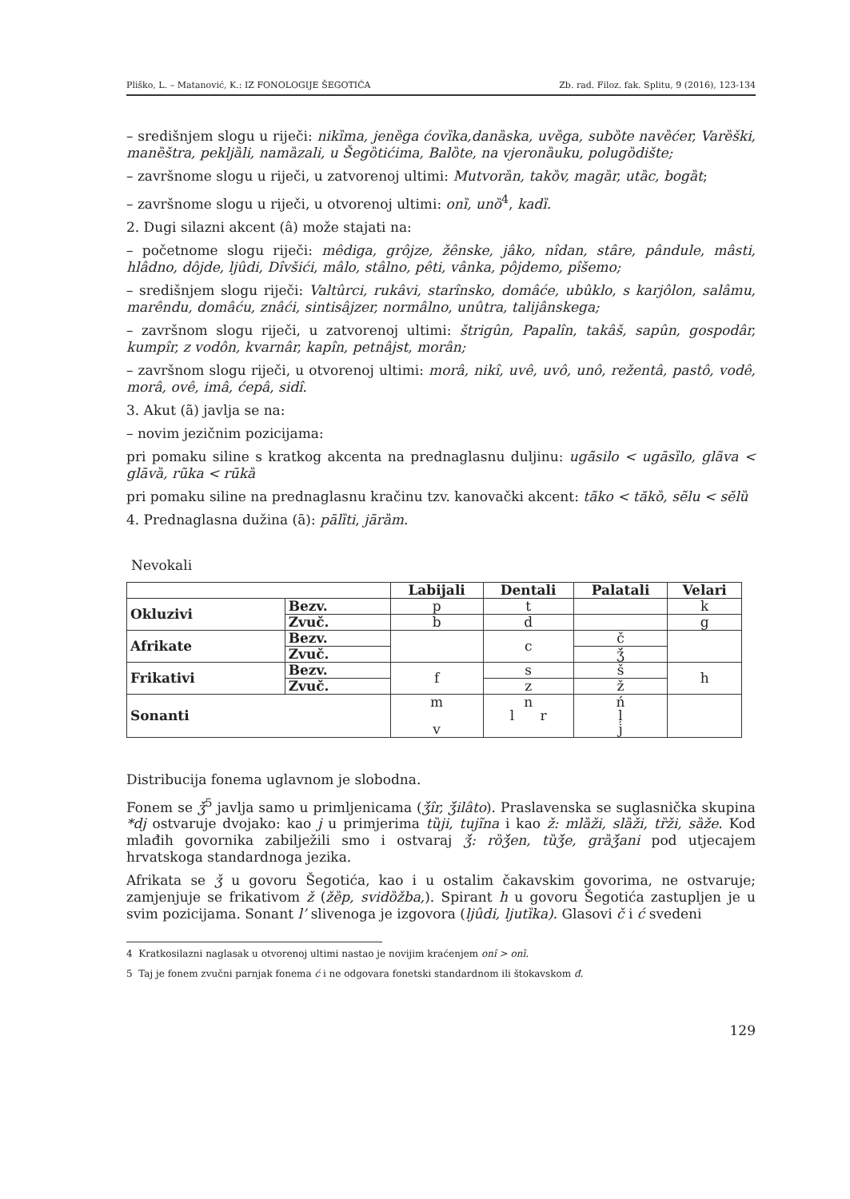Pliško, L. – Matanović, K.: IZ FONOLOGIJE ŠEGOTIĆA Zb. rad. Filoz. fak. Splitu, 9 (2016), 123-134
– središnjem slogu u riječi: nikı̏ma, jenȅga ćovı̏ka,danȁska, uvȅga, subȍte navȅćer, Varȅški, manȅštra, pekljȁli, namȁzali, u Šegȍtićima, Balȍte, na vjeronȁuku, polugȍdište;
– završnome slogu u riječi, u zatvorenoj ultimi: Mutvorȁn, takȍv, magȁr, utȁc, bogȁt;
– završnome slogu u riječi, u otvorenoj ultimi: onı̏, unȍ<sup>4</sup>, kadı̏.
2. Dugi silazni akcent (â) može stajati na:
– početnome slogu riječi: mêdiga, grôjze, žênske, jâko, nîdan, stâre, pândule, mâsti, hlâdno, dôjde, ljûdi, Dîvšići, mâlo, stâlno, pêti, vânka, pôjdemo, pîšemo;
– središnjem slogu riječi: Valtûrci, rukâvi, starînsko, domâće, ubûklo, s karjôlon, salâmu, marêndu, domâću, znâći, sintisâjzer, normâlno, unûtra, talijânskega;
– završnom slogu riječi, u zatvorenoj ultimi: štrigûn, Papalîn, takâš, sapûn, gospodâr, kumpîr, z vodôn, kvarnâr, kapîn, petnâjst, morân;
– završnom slogu riječi, u otvorenoj ultimi: morâ, nikî, uvê, uvô, unô, režentâ, pastô, vodê, morâ, ovê, imâ, ćepâ, sidî.
3. Akut (ã) javlja se na:
– novim jezičnim pozicijama:
pri pomaku siline s kratkog akcenta na prednaglasnu duljinu: ugãsilo < ugāsı̏lo, glãva < glāvȁ, rũka < rūkȁ
pri pomaku siline na prednaglasnu kračinu tzv. kanovački akcent: tãko < tăkȍ, sẽlu < sĕlȕ
4. Prednaglasna dužina (ā): pālı̏ti, jārȁm.
Nevokali
| | | Labijali | Dentali | Palatali | Velari |
| Okluzivi | Bezv. | p | t | | k |
| | Zvuč. | b | d | | g |
| Afrikate | Bezv. | | c | č | |
| | Zvuč. | | | ǯ́ | |
| Frikativi | Bezv. | f | s | š | h |
| | Zvuč. | | z | ž | |
| Sonanti | | m v | n l r | ń ļ j | |
Distribucija fonema uglavnom je slobodna.
Fonem se ǯ́<sup>5</sup> javlja samo u primljenicama (ǯ́îr, ǯ́ilâto). Praslavenska se suglasnička skupina *dj ostvaruje dvojako: kao j u primjerima tȕji, tujĩna i kao ž: mlȁži, slȁži, tȑži, sȁže. Kod mlađih govornika zabilježili smo i ostvaraj ǯ́: rȍǯ́en, tȕǯ́e, grȁǯ́ani pod utjecajem hrvatskoga standardnoga jezika.
Afrikata se ǯ u govoru Šegotića, kao i u ostalim čakavskim govorima, ne ostvaruje; zamjenjuje se frikativom ž (žȅp, svidȍžba,). Spirant h u govoru Šegotića zastupljen je u svim pozicijama. Sonant l’ slivenoga je izgovora (ljûdi, ljutı̏ka). Glasovi č i ć svedeni
4 Kratkosilazni naglasak u otvorenoj ultimi nastao je novijim kraćenjem onî > onı̏.
5 Taj je fonem zvučni parnjak fonema ć i ne odgovara fonetski standardnom ili štokavskom đ.
129